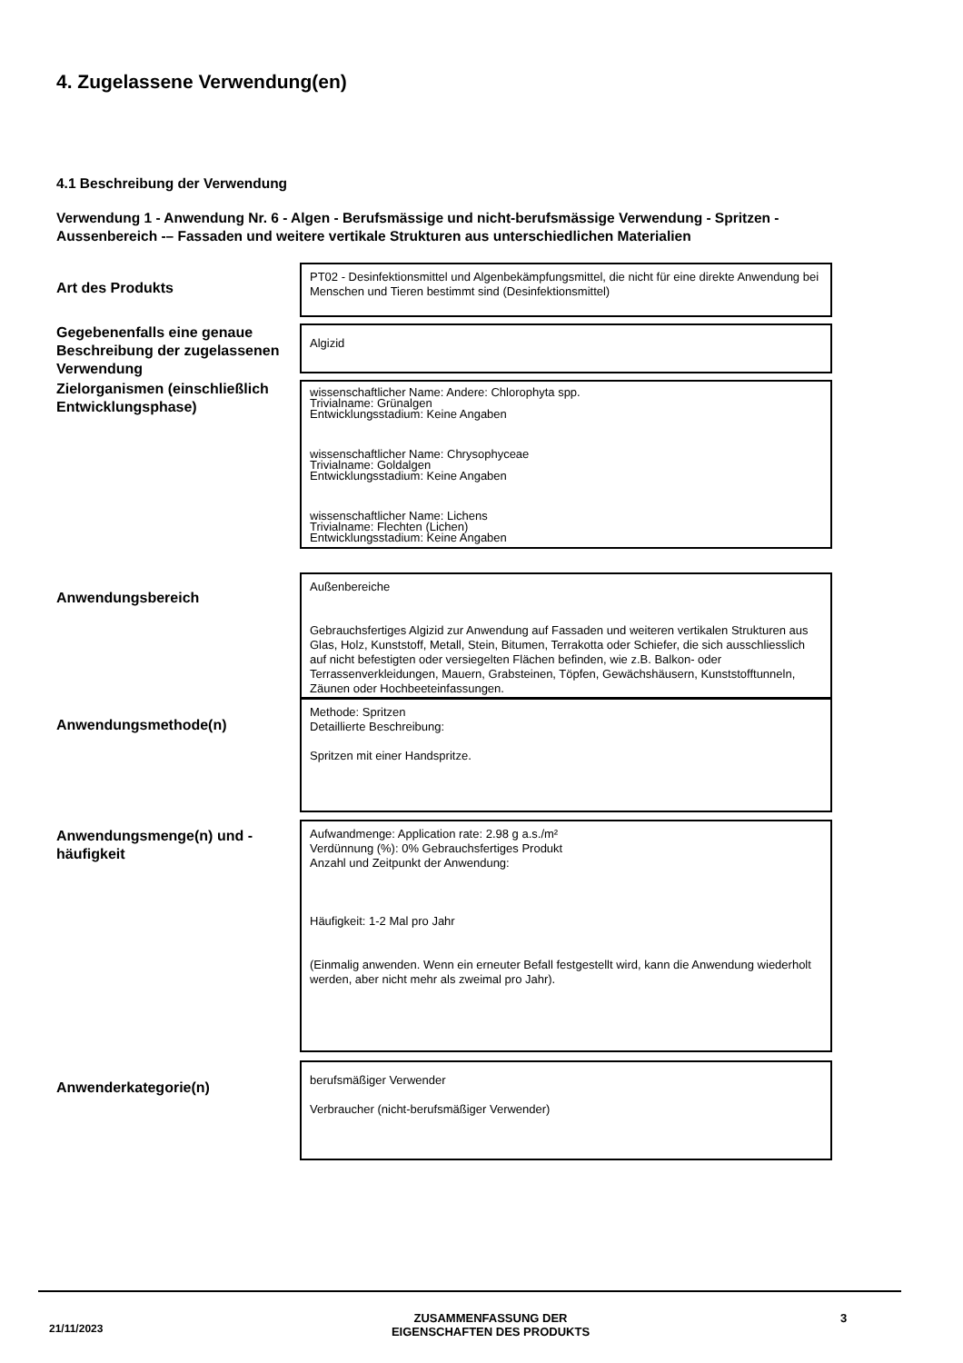4. Zugelassene Verwendung(en)
4.1 Beschreibung der Verwendung
Verwendung 1 - Anwendung Nr. 6 - Algen - Berufsmässige und nicht-berufsmässige Verwendung - Spritzen - Aussenbereich -– Fassaden und weitere vertikale Strukturen aus unterschiedlichen Materialien
Art des Produkts
PT02 - Desinfektionsmittel und Algenbekämpfungsmittel, die nicht für eine direkte Anwendung bei Menschen und Tieren bestimmt sind (Desinfektionsmittel)
Gegebenenfalls eine genaue Beschreibung der zugelassenen Verwendung
Algizid
Zielorganismen (einschließlich Entwicklungsphase)
wissenschaftlicher Name: Andere: Chlorophyta spp.
Trivialname: Grünalgen
Entwicklungsstadium: Keine Angaben
wissenschaftlicher Name: Chrysophyceae
Trivialname: Goldalgen
Entwicklungsstadium: Keine Angaben
wissenschaftlicher Name: Lichens
Trivialname: Flechten (Lichen)
Entwicklungsstadium: Keine Angaben
Anwendungsbereich
Außenbereiche
Gebrauchsfertiges Algizid zur Anwendung auf Fassaden und weiteren vertikalen Strukturen aus Glas, Holz, Kunststoff, Metall, Stein, Bitumen, Terrakotta oder Schiefer, die sich ausschliesslich auf nicht befestigten oder versiegelten Flächen befinden, wie z.B. Balkon- oder Terrassenverkleidungen, Mauern, Grabsteinen, Töpfen, Gewächshäusern, Kunststofftunneln, Zäunen oder Hochbeeteinfassungen.
Anwendungsmethode(n)
Methode: Spritzen
Detaillierte Beschreibung:
Spritzen mit einer Handspritze.
Anwendungsmenge(n) und -häufigkeit
Aufwandmenge: Application rate: 2.98 g a.s./m²
Verdünnung (%): 0% Gebrauchsfertiges Produkt
Anzahl und Zeitpunkt der Anwendung:
Häufigkeit: 1-2 Mal pro Jahr
(Einmalig anwenden. Wenn ein erneuter Befall festgestellt wird, kann die Anwendung wiederholt werden, aber nicht mehr als zweimal pro Jahr).
Anwenderkategorie(n)
berufsmäßiger Verwender
Verbraucher (nicht-berufsmäßiger Verwender)
21/11/2023
ZUSAMMENFASSUNG DER
EIGENSCHAFTEN DES PRODUKTS
3